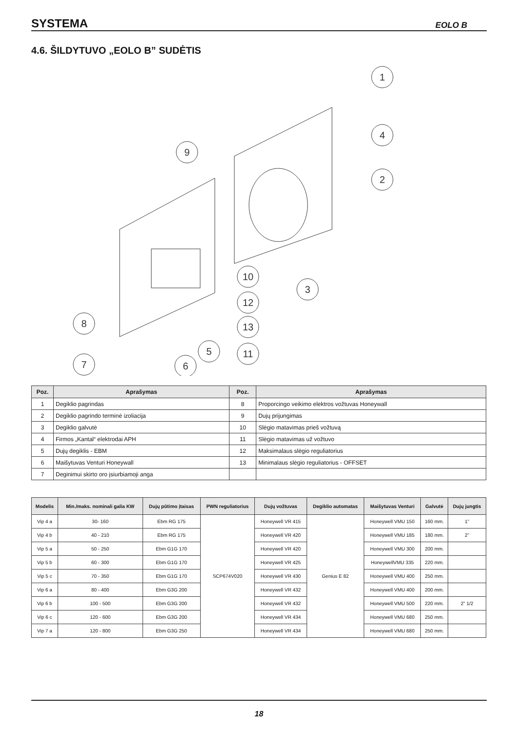SYSTEMA EOLO B
4.6. ŠILDYTUVO „EOLO B” SUDĖTIS
1
4
2
9
10
3
12
13
8
7
6
5
11
| Poz. | Aprašymas | Poz. | Aprašymas |
| --- | --- | --- | --- |
| 1 | Degiklio pagrindas | 8 | Proporcingo veikimo elektros vožtuvas Honeywall |
| 2 | Degiklio pagrindo terminė izoliacija | 9 | Dujų prijungimas |
| 3 | Degiklio galvutė | 10 | Slėgio matavimas prieš vožtuvą |
| 4 | Firmos „Kantal“ elektrodai APH | 11 | Slėgio matavimas už vožtuvo |
| 5 | Dujų degiklis - EBM | 12 | Maksimalaus slėgio reguliatorius |
| 6 | Maišytuvas Venturi Honeywall | 13 | Minimalaus slėgio reguliatorius - OFFSET |
| 7 | Deginimui skirto oro įsiurbiamoji anga | | |
| Modelis | Min./maks. nominali galia KW | Dujų pūtimo įtaisas | PWN reguliatorius | Dujų vožtuvas | Degiklio automatas | Maišytuvas Venturi | Galvutė | Dujų jungtis |
| --- | --- | --- | --- | --- | --- | --- | --- | --- |
| Vip 4 a | 30- 160 | Ebm RG 175 | SCP674V020 | Honeywell VR 415 | Genius E 82 | Honeywell VMU 150 | 160 mm. | 1” |
| Vip 4 b | 40 - 210 | Ebm RG 175 | | Honeywell VR 420 | | Honeywell VMU 185 | 180 mm. | 2” |
| Vip 5 a | 50 - 250 | Ebm G1G 170 | | Honeywell VR 420 | | Honeywell VMU 300 | 200 mm. | |
| Vip 5 b | 60 - 300 | Ebm G1G 170 | | Honeywell VR 425 | | HoneywellVMU 335 | 220 mm. | |
| Vip 5 c | 70 - 350 | Ebm G1G 170 | | Honeywell VR 430 | | Honeywell VMU 400 | 250 mm. | |
| Vip 6 a | 80 - 400 | Ebm G3G 200 | | Honeywell VR 432 | | Honeywell VMU 400 | 200 mm. | |
| Vip 6 b | 100 - 500 | Ebm G3G 200 | | Honeywell VR 432 | | Honeywell VMU 500 | 220 mm. | 2” 1/2 |
| Vip 6 c | 120 - 600 | Ebm G3G 200 | | Honeywell VR 434 | | Honeywell VMU 680 | 250 mm. | |
| Vip 7 a | 120 - 800 | Ebm G3G 250 | | Honeywell VR 434 | | Honeywell VMU 680 | 250 mm. | |
18